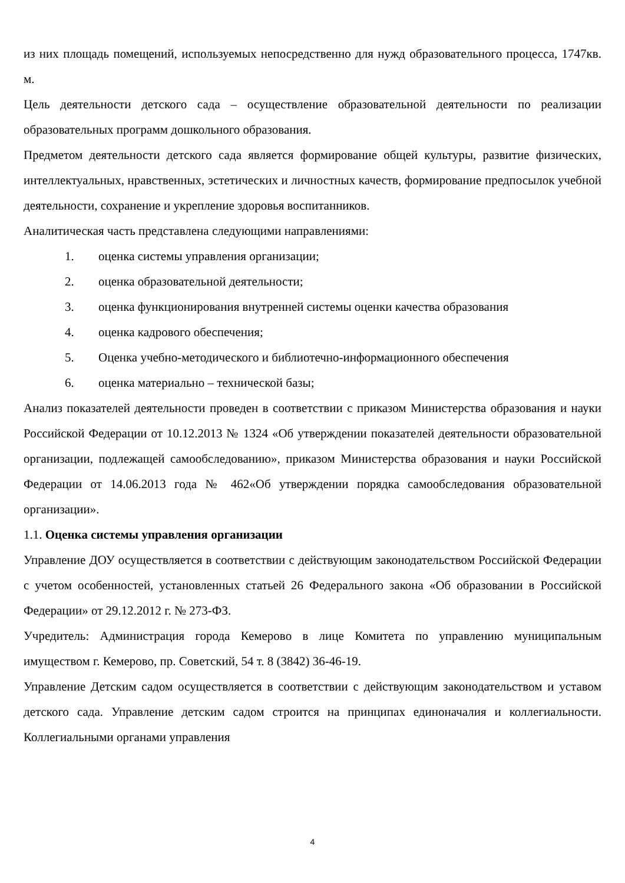из них площадь помещений, используемых непосредственно для нужд образовательного процесса, 1747кв. м.
Цель деятельности детского сада – осуществление образовательной деятельности по реализации образовательных программ дошкольного образования.
Предметом деятельности детского сада является формирование общей культуры, развитие физических, интеллектуальных, нравственных, эстетических и личностных качеств, формирование предпосылок учебной деятельности, сохранение и укрепление здоровья воспитанников.
Аналитическая часть представлена следующими направлениями:
1. оценка системы управления организации;
2. оценка образовательной деятельности;
3. оценка функционирования внутренней системы оценки качества образования
4. оценка кадрового обеспечения;
5. Оценка учебно-методического и библиотечно-информационного обеспечения
6. оценка материально – технической базы;
Анализ показателей деятельности проведен в соответствии с приказом Министерства образования и науки Российской Федерации от 10.12.2013 № 1324 «Об утверждении показателей деятельности образовательной организации, подлежащей самообследованию», приказом Министерства образования и науки Российской Федерации от 14.06.2013 года № 462«Об утверждении порядка самообследования образовательной организации».
1.1. Оценка системы управления организации
Управление ДОУ осуществляется в соответствии с действующим законодательством Российской Федерации с учетом особенностей, установленных статьей 26 Федерального закона «Об образовании в Российской Федерации» от 29.12.2012 г. № 273-ФЗ.
Учредитель: Администрация города Кемерово в лице Комитета по управлению муниципальным имуществом г. Кемерово, пр. Советский, 54 т. 8 (3842) 36-46-19.
Управление Детским садом осуществляется в соответствии с действующим законодательством и уставом детского сада. Управление детским садом строится на принципах единоначалия и коллегиальности. Коллегиальными органами управления
4